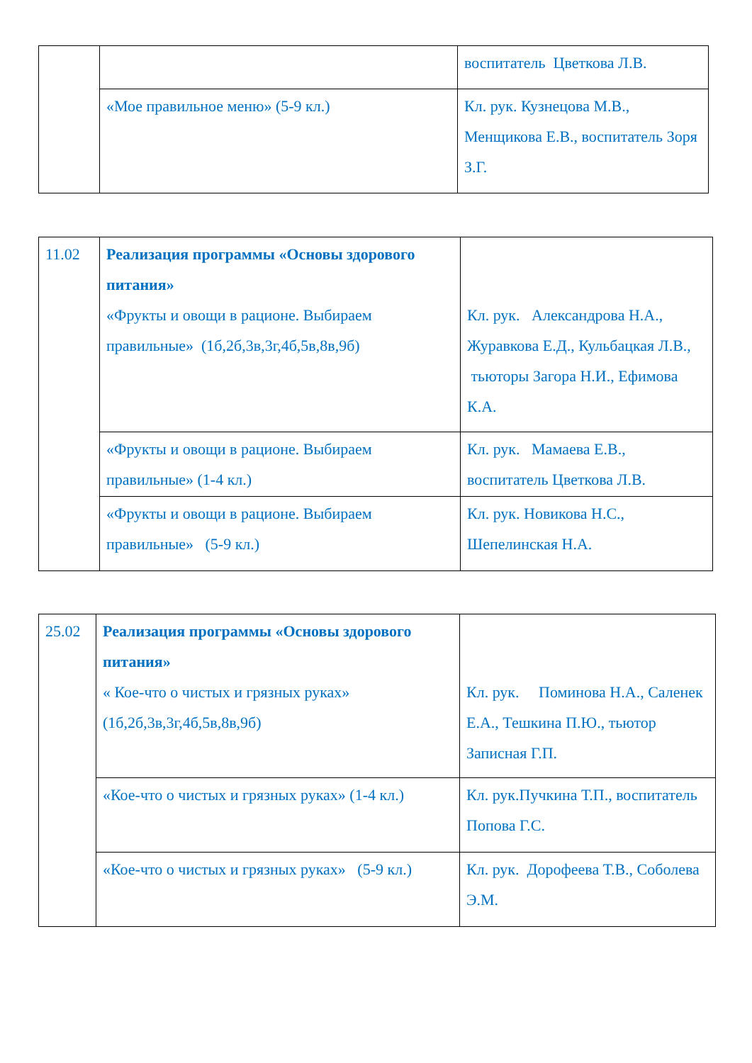| | | воспитатель Цветкова Л.В. |
| | «Мое правильное меню» (5-9 кл.) | Кл. рук. Кузнецова М.В., Менщикова Е.В., воспитатель Зоря З.Г. |
| 11.02 | Реализация программы «Основы здорового питания» «Фрукты и овощи в рационе. Выбираем правильные» (1б,2б,3в,3г,4б,5в,8в,9б) | Кл. рук. Александрова Н.А., Журавкова Е.Д., Кульбацкая Л.В., тьюторы Загора Н.И., Ефимова К.А. |
| | «Фрукты и овощи в рационе. Выбираем правильные» (1-4 кл.) | Кл. рук. Мамаева Е.В., воспитатель Цветкова Л.В. |
| | «Фрукты и овощи в рационе. Выбираем правильные» (5-9 кл.) | Кл. рук. Новикова Н.С., Шепелинская Н.А. |
| 25.02 | Реализация программы «Основы здорового питания» « Кое-что о чистых и грязных руках» (1б,2б,3в,3г,4б,5в,8в,9б) | Кл. рук. Поминова Н.А., Саленек Е.А., Тешкина П.Ю., тьютор Записная Г.П. |
| | «Кое-что о чистых и грязных руках» (1-4 кл.) | Кл. рук.Пучкина Т.П., воспитатель Попова Г.С. |
| | «Кое-что о чистых и грязных руках» (5-9 кл.) | Кл. рук. Дорофеева Т.В., Соболева Э.М. |